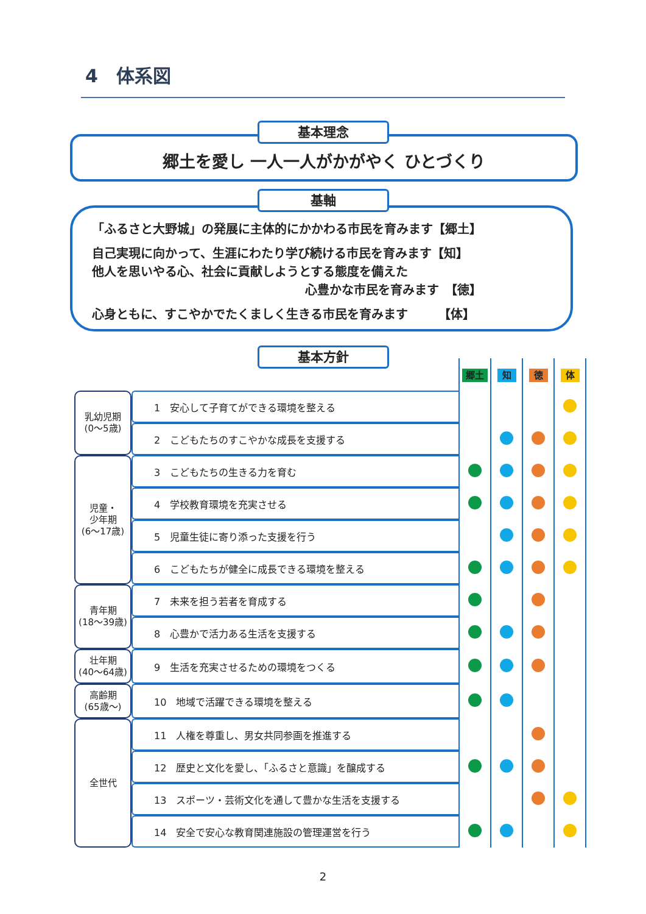4　体系図
基本理念
郷土を愛し 一人一人がかがやく ひとづくり
基軸
「ふるさと大野城」の発展に主体的にかかわる市民を育みます【郷土】
自己実現に向かって、生涯にわたり学び続ける市民を育みます【知】
他人を思いやる心、社会に貢献しようとする態度を備えた
心豊かな市民を育みます　【徳】
心身ともに、すこやかでたくましく生きる市民を育みます　　　【体】
基本方針
| | | 郷土 | 知 | 徳 | 体 |
| 乳幼児期 (0～5歳) | 1 安心して子育てができる環境を整える | | | | |
| | 2 こどもたちのすこやかな成長を支援する | | | | |
| 児童・ 少年期 (6～17歳) | 3 こどもたちの生きる力を育む | | | | |
| | 4 学校教育環境を充実させる | | | | |
| | 5 児童生徒に寄り添った支援を行う | | | | |
| | 6 こどもたちが健全に成長できる環境を整える | | | | |
| 青年期 (18～39歳) | 7 未来を担う若者を育成する | | | | |
| | 8 心豊かで活力ある生活を支援する | | | | |
| 壮年期 (40～64歳) | 9 生活を充実させるための環境をつくる | | | | |
| 高齢期 (65歳～) | 10 地域で活躍できる環境を整える | | | | |
| 全世代 | 11 人権を尊重し、男女共同参画を推進する | | | | |
| | 12 歴史と文化を愛し、「ふるさと意識」を醸成する | | | | |
| | 13 スポーツ・芸術文化を通して豊かな生活を支援する | | | | |
| | 14 安全で安心な教育関連施設の管理運営を行う | | | | |
2